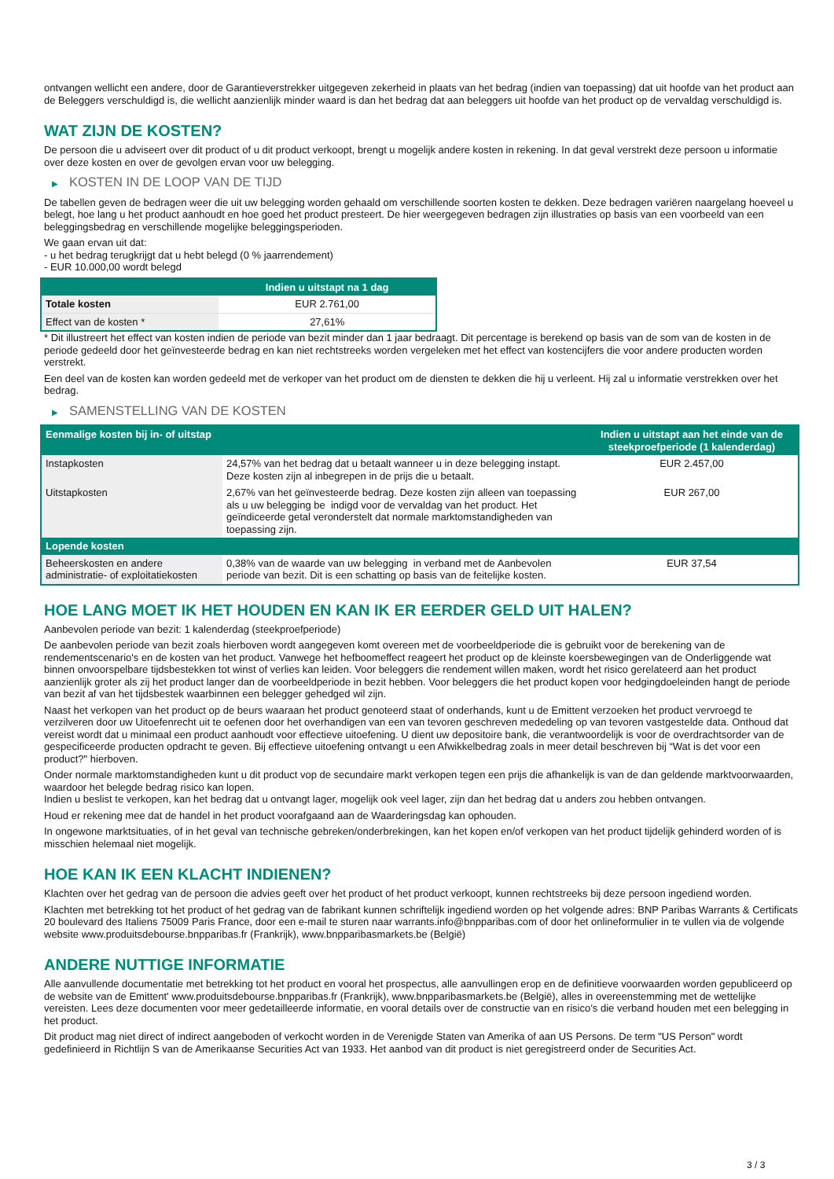ontvangen wellicht een andere, door de Garantieverstrekker uitgegeven zekerheid in plaats van het bedrag (indien van toepassing) dat uit hoofde van het product aan de Beleggers verschuldigd is, die wellicht aanzienlijk minder waard is dan het bedrag dat aan beleggers uit hoofde van het product op de vervaldag verschuldigd is.
WAT ZIJN DE KOSTEN?
De persoon die u adviseert over dit product of u dit product verkoopt, brengt u mogelijk andere kosten in rekening. In dat geval verstrekt deze persoon u informatie over deze kosten en over de gevolgen ervan voor uw belegging.
▶ KOSTEN IN DE LOOP VAN DE TIJD
De tabellen geven de bedragen weer die uit uw belegging worden gehaald om verschillende soorten kosten te dekken. Deze bedragen variëren naargelang hoeveel u belegt, hoe lang u het product aanhoudt en hoe goed het product presteert. De hier weergegeven bedragen zijn illustraties op basis van een voorbeeld van een beleggingsbedrag en verschillende mogelijke beleggingsperioden.
We gaan ervan uit dat:
- u het bedrag terugkrijgt dat u hebt belegd (0 % jaarrendement)
- EUR 10.000,00 wordt belegd
| | Indien u uitstapt na 1 dag |
| --- | --- |
| Totale kosten | EUR 2.761,00 |
| Effect van de kosten * | 27,61% |
* Dit illustreert het effect van kosten indien de periode van bezit minder dan 1 jaar bedraagt. Dit percentage is berekend op basis van de som van de kosten in de periode gedeeld door het geïnvesteerde bedrag en kan niet rechtstreeks worden vergeleken met het effect van kostencijfers die voor andere producten worden verstrekt.
Een deel van de kosten kan worden gedeeld met de verkoper van het product om de diensten te dekken die hij u verleent. Hij zal u informatie verstrekken over het bedrag.
▶ SAMENSTELLING VAN DE KOSTEN
| Eenmalige kosten bij in- of uitstap | | Indien u uitstapt aan het einde van de steekproefperiode (1 kalenderdag) |
| --- | --- | --- |
| Instapkosten | 24,57% van het bedrag dat u betaalt wanneer u in deze belegging instapt. Deze kosten zijn al inbegrepen in de prijs die u betaalt. | EUR 2.457,00 |
| Uitstapkosten | 2,67% van het geïnvesteerde bedrag. Deze kosten zijn alleen van toepassing als u uw belegging be indigd voor de vervaldag van het product. Het geïndiceerde getal veronderstelt dat normale marktomstandigheden van toepassing zijn. | EUR 267,00 |
| Lopende kosten | | |
| Beheerskosten en andere administratie- of exploitatiekosten | 0,38% van de waarde van uw belegging in verband met de Aanbevolen periode van bezit. Dit is een schatting op basis van de feitelijke kosten. | EUR 37,54 |
HOE LANG MOET IK HET HOUDEN EN KAN IK ER EERDER GELD UIT HALEN?
Aanbevolen periode van bezit: 1 kalenderdag (steekproefperiode)
De aanbevolen periode van bezit zoals hierboven wordt aangegeven komt overeen met de voorbeeldperiode die is gebruikt voor de berekening van de rendementscenario's en de kosten van het product. Vanwege het hefboomeffect reageert het product op de kleinste koersbewegingen van de Onderliggende wat binnen onvoorspelbare tijdsbestekken tot winst of verlies kan leiden. Voor beleggers die rendement willen maken, wordt het risico gerelateerd aan het product aanzienlijk groter als zij het product langer dan de voorbeeldperiode in bezit hebben. Voor beleggers die het product kopen voor hedgingdoeleinden hangt de periode van bezit af van het tijdsbestek waarbinnen een belegger gehedged wil zijn.
Naast het verkopen van het product op de beurs waaraan het product genoteerd staat of onderhands, kunt u de Emittent verzoeken het product vervroegd te verzilveren door uw Uitoefenrecht uit te oefenen door het overhandigen van een van tevoren geschreven mededeling op van tevoren vastgestelde data. Onthoud dat vereist wordt dat u minimaal een product aanhoudt voor effectieve uitoefening. U dient uw depositoire bank, die verantwoordelijk is voor de overdrachtsorder van de gespecificeerde producten opdracht te geven. Bij effectieve uitoefening ontvangt u een Afwikkelbedrag zoals in meer detail beschreven bij “Wat is det voor een product?" hierboven.
Onder normale marktomstandigheden kunt u dit product vop de secundaire markt verkopen tegen een prijs die afhankelijk is van de dan geldende marktvoorwaarden, waardoor het belegde bedrag risico kan lopen.
Indien u beslist te verkopen, kan het bedrag dat u ontvangt lager, mogelijk ook veel lager, zijn dan het bedrag dat u anders zou hebben ontvangen.
Houd er rekening mee dat de handel in het product voorafgaand aan de Waarderingsdag kan ophouden.
In ongewone marktsituaties, of in het geval van technische gebreken/onderbrekingen, kan het kopen en/of verkopen van het product tijdelijk gehinderd worden of is misschien helemaal niet mogelijk.
HOE KAN IK EEN KLACHT INDIENEN?
Klachten over het gedrag van de persoon die advies geeft over het product of het product verkoopt, kunnen rechtstreeks bij deze persoon ingediend worden.
Klachten met betrekking tot het product of het gedrag van de fabrikant kunnen schriftelijk ingediend worden op het volgende adres: BNP Paribas Warrants & Certificats 20 boulevard des Italiens 75009 Paris France, door een e-mail te sturen naar warrants.info@bnpparibas.com of door het onlineformulier in te vullen via de volgende website www.produitsdebourse.bnpparibas.fr (Frankrijk), www.bnpparibasmarkets.be (België)
ANDERE NUTTIGE INFORMATIE
Alle aanvullende documentatie met betrekking tot het product en vooral het prospectus, alle aanvullingen erop en de definitieve voorwaarden worden gepubliceerd op de website van de Emittent' www.produitsdebourse.bnpparibas.fr (Frankrijk), www.bnpparibasmarkets.be (België), alles in overeenstemming met de wettelijke vereisten. Lees deze documenten voor meer gedetailleerde informatie, en vooral details over de constructie van en risico’s die verband houden met een belegging in het product.
Dit product mag niet direct of indirect aangeboden of verkocht worden in de Verenigde Staten van Amerika of aan US Persons. De term "US Person" wordt gedefinieerd in Richtlijn S van de Amerikaanse Securities Act van 1933. Het aanbod van dit product is niet geregistreerd onder de Securities Act.
3 / 3